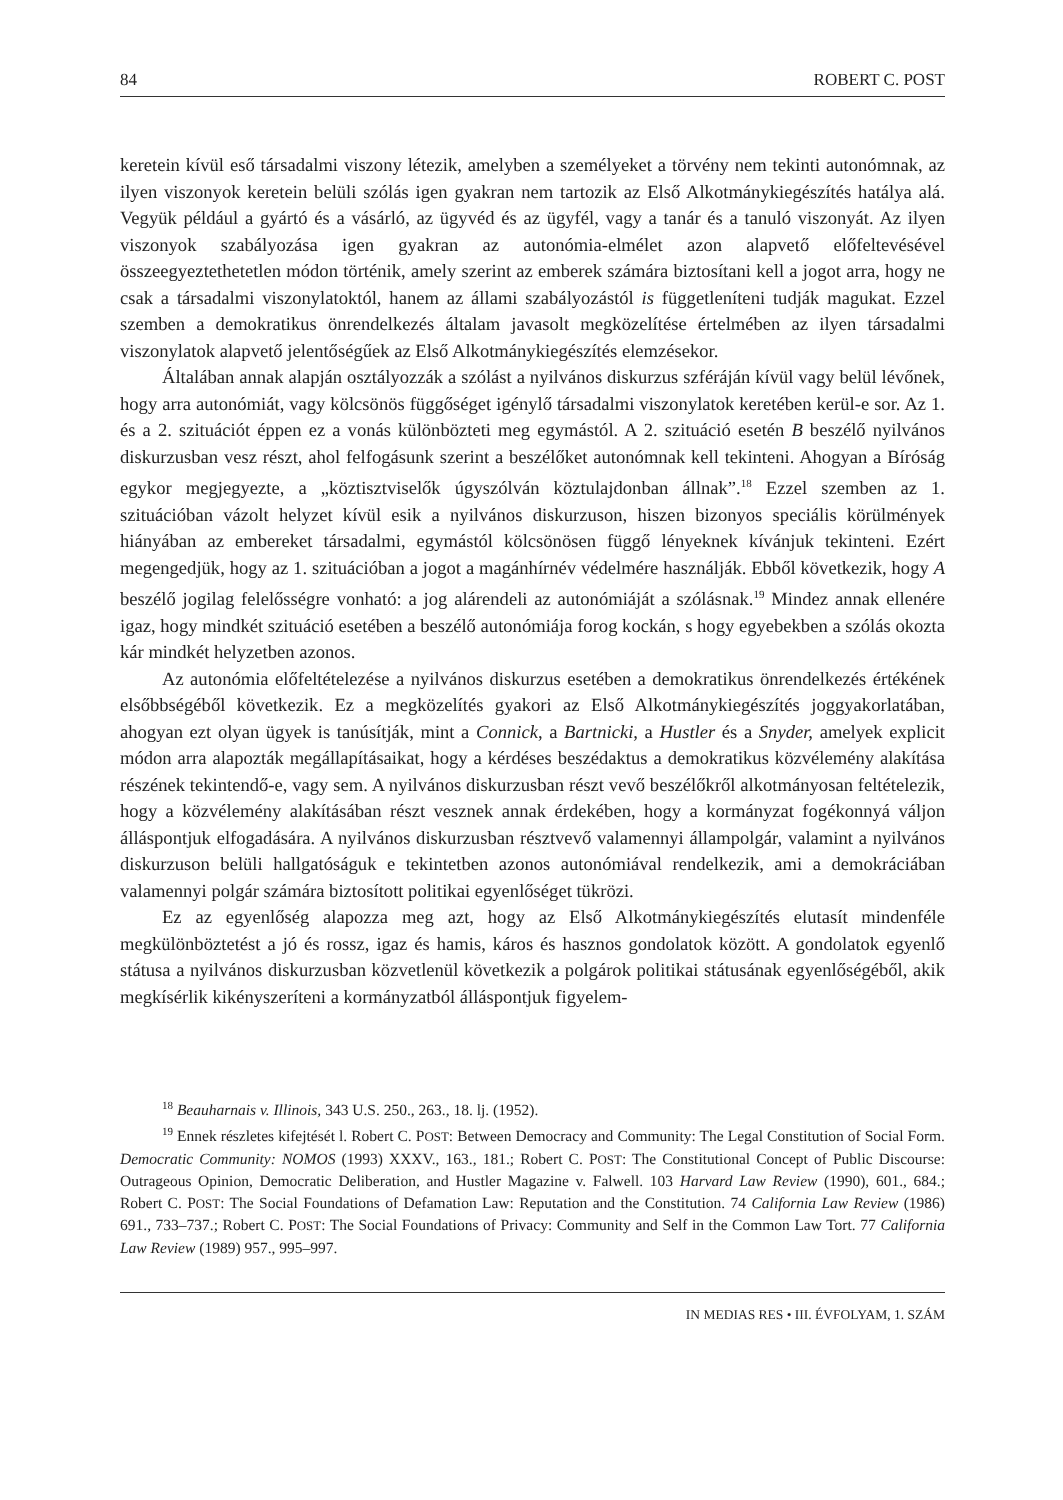84 ROBERT C. POST
keretein kívül eső társadalmi viszony létezik, amelyben a személyeket a törvény nem tekinti autonómnak, az ilyen viszonyok keretein belüli szólás igen gyakran nem tartozik az Első Alkotmánykiegészítés hatálya alá. Vegyük például a gyártó és a vásárló, az ügyvéd és az ügyfél, vagy a tanár és a tanuló viszonyát. Az ilyen viszonyok szabályozása igen gyakran az autonómia-elmélet azon alapvető előfeltevésével összeegyeztethetetlen módon történik, amely szerint az emberek számára biztosítani kell a jogot arra, hogy ne csak a társadalmi viszonylatoktól, hanem az állami szabályozástól is függetleníteni tudják magukat. Ezzel szemben a demokratikus önrendelkezés általam javasolt megközelítése értelmében az ilyen társadalmi viszonylatok alapvető jelentőségűek az Első Alkotmánykiegészítés elemzésekor.
Általában annak alapján osztályozzák a szólást a nyilvános diskurzus szféráján kívül vagy belül lévőnek, hogy arra autonómiát, vagy kölcsönös függőséget igénylő társadalmi viszonylatok keretében kerül-e sor. Az 1. és a 2. szituációt éppen ez a vonás különbözteti meg egymástól. A 2. szituáció esetén B beszélő nyilvános diskurzusban vesz részt, ahol felfogásunk szerint a beszélőket autonómnak kell tekinteni. Ahogyan a Bíróság egykor megjegyezte, a „köztisztviselők úgyszólván köztulajdonban állnak”.<sup>18</sup> Ezzel szemben az 1. szituációban vázolt helyzet kívül esik a nyilvános diskurzuson, hiszen bizonyos speciális körülmények hiányában az embereket társadalmi, egymástól kölcsönösen függő lényeknek kívánjuk tekinteni. Ezért megengedjük, hogy az 1. szituációban a jogot a magánhírnév védelmére használják. Ebből következik, hogy A beszélő jogilag felelősségre vonható: a jog alárendeli az autonómiáját a szólásnak.<sup>19</sup> Mindez annak ellenére igaz, hogy mindkét szituáció esetében a beszélő autonómiája forog kockán, s hogy egyebekben a szólás okozta kár mindkét helyzetben azonos.
Az autonómia előfeltételezése a nyilvános diskurzus esetében a demokratikus önrendelkezés értékének elsőbbségéből következik. Ez a megközelítés gyakori az Első Alkotmánykiegészítés joggyakorlatában, ahogyan ezt olyan ügyek is tanúsítják, mint a Connick, a Bartnicki, a Hustler és a Snyder, amelyek explicit módon arra alapozták megállapításaikat, hogy a kérdéses beszédaktus a demokratikus közvélemény alakítása részének tekintendő-e, vagy sem. A nyilvános diskurzusban részt vevő beszélőkről alkotmányosan feltételezik, hogy a közvélemény alakításában részt vesznek annak érdekében, hogy a kormányzat fogékonnyá váljon álláspontjuk elfogadására. A nyilvános diskurzusban résztvevő valamennyi állampolgár, valamint a nyilvános diskurzuson belüli hallgatóságuk e tekintetben azonos autonómiával rendelkezik, ami a demokráciában valamennyi polgár számára biztosított politikai egyenlőséget tükrözi.
Ez az egyenlőség alapozza meg azt, hogy az Első Alkotmánykiegészítés elutasít mindenféle megkülönböztetést a jó és rossz, igaz és hamis, káros és hasznos gondolatok között. A gondolatok egyenlő státusa a nyilvános diskurzusban közvetlenül következik a polgárok politikai státusának egyenlőségéből, akik megkísérlik kikényszeríteni a kormányzatból álláspontjuk figyelem-
<sup>18</sup> Beauharnais v. Illinois, 343 U.S. 250., 263., 18. lj. (1952).
<sup>19</sup> Ennek részletes kifejtését l. Robert C. POST: Between Democracy and Community: The Legal Constitution of Social Form. Democratic Community: NOMOS (1993) XXXV., 163., 181.; Robert C. POST: The Constitutional Concept of Public Discourse: Outrageous Opinion, Democratic Deliberation, and Hustler Magazine v. Falwell. 103 Harvard Law Review (1990), 601., 684.; Robert C. POST: The Social Foundations of Defamation Law: Reputation and the Constitution. 74 California Law Review (1986) 691., 733–737.; Robert C. POST: The Social Foundations of Privacy: Community and Self in the Common Law Tort. 77 California Law Review (1989) 957., 995–997.
IN MEDIAS RES • III. ÉVFOLYAM, 1. SZÁM